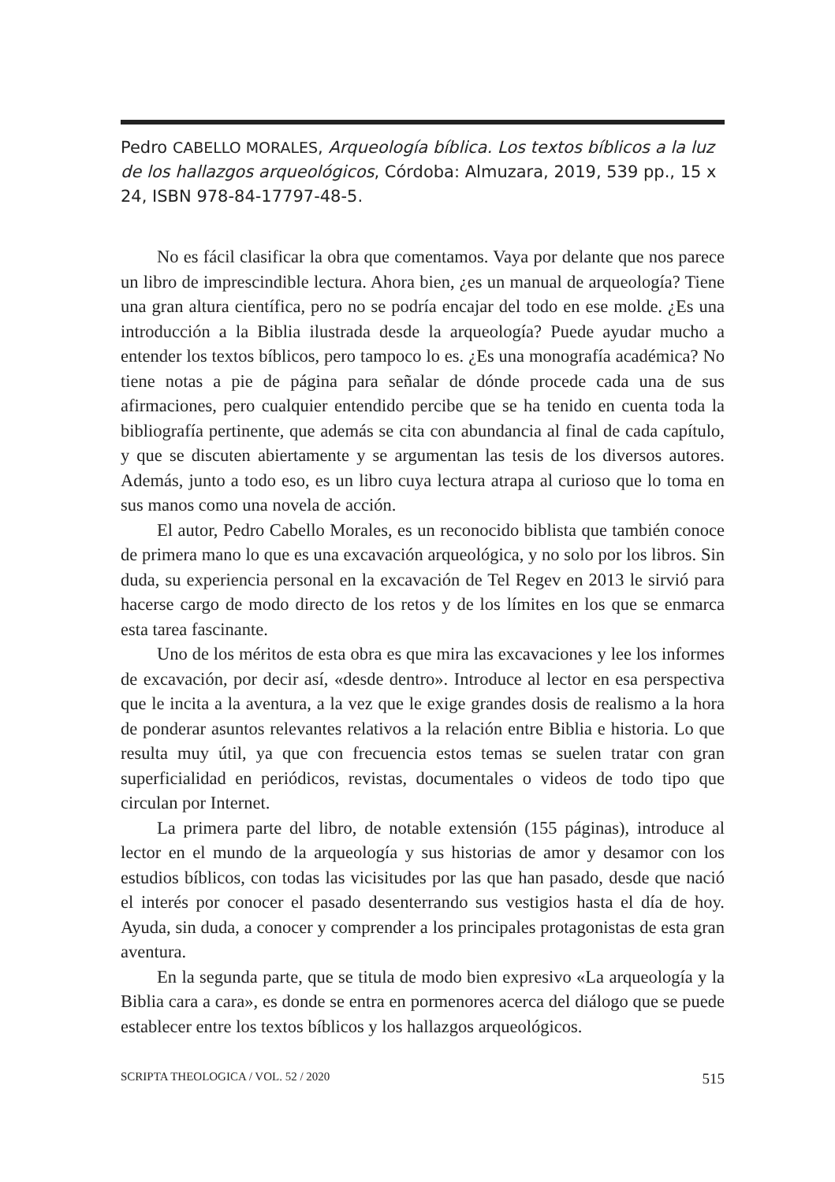Pedro CABELLO MORALES, Arqueología bíblica. Los textos bíblicos a la luz de los hallazgos arqueológicos, Córdoba: Almuzara, 2019, 539 pp., 15 x 24, ISBN 978-84-17797-48-5.
No es fácil clasificar la obra que comentamos. Vaya por delante que nos parece un libro de imprescindible lectura. Ahora bien, ¿es un manual de arqueología? Tiene una gran altura científica, pero no se podría encajar del todo en ese molde. ¿Es una introducción a la Biblia ilustrada desde la arqueología? Puede ayudar mucho a entender los textos bíblicos, pero tampoco lo es. ¿Es una monografía académica? No tiene notas a pie de página para señalar de dónde procede cada una de sus afirmaciones, pero cualquier entendido percibe que se ha tenido en cuenta toda la bibliografía pertinente, que además se cita con abundancia al final de cada capítulo, y que se discuten abiertamente y se argumentan las tesis de los diversos autores. Además, junto a todo eso, es un libro cuya lectura atrapa al curioso que lo toma en sus manos como una novela de acción.
El autor, Pedro Cabello Morales, es un reconocido biblista que también conoce de primera mano lo que es una excavación arqueológica, y no solo por los libros. Sin duda, su experiencia personal en la excavación de Tel Regev en 2013 le sirvió para hacerse cargo de modo directo de los retos y de los límites en los que se enmarca esta tarea fascinante.
Uno de los méritos de esta obra es que mira las excavaciones y lee los informes de excavación, por decir así, «desde dentro». Introduce al lector en esa perspectiva que le incita a la aventura, a la vez que le exige grandes dosis de realismo a la hora de ponderar asuntos relevantes relativos a la relación entre Biblia e historia. Lo que resulta muy útil, ya que con frecuencia estos temas se suelen tratar con gran superficialidad en periódicos, revistas, documentales o videos de todo tipo que circulan por Internet.
La primera parte del libro, de notable extensión (155 páginas), introduce al lector en el mundo de la arqueología y sus historias de amor y desamor con los estudios bíblicos, con todas las vicisitudes por las que han pasado, desde que nació el interés por conocer el pasado desenterrando sus vestigios hasta el día de hoy. Ayuda, sin duda, a conocer y comprender a los principales protagonistas de esta gran aventura.
En la segunda parte, que se titula de modo bien expresivo «La arqueología y la Biblia cara a cara», es donde se entra en pormenores acerca del diálogo que se puede establecer entre los textos bíblicos y los hallazgos arqueológicos.
SCRIPTA THEOLOGICA / VOL. 52 / 2020 515